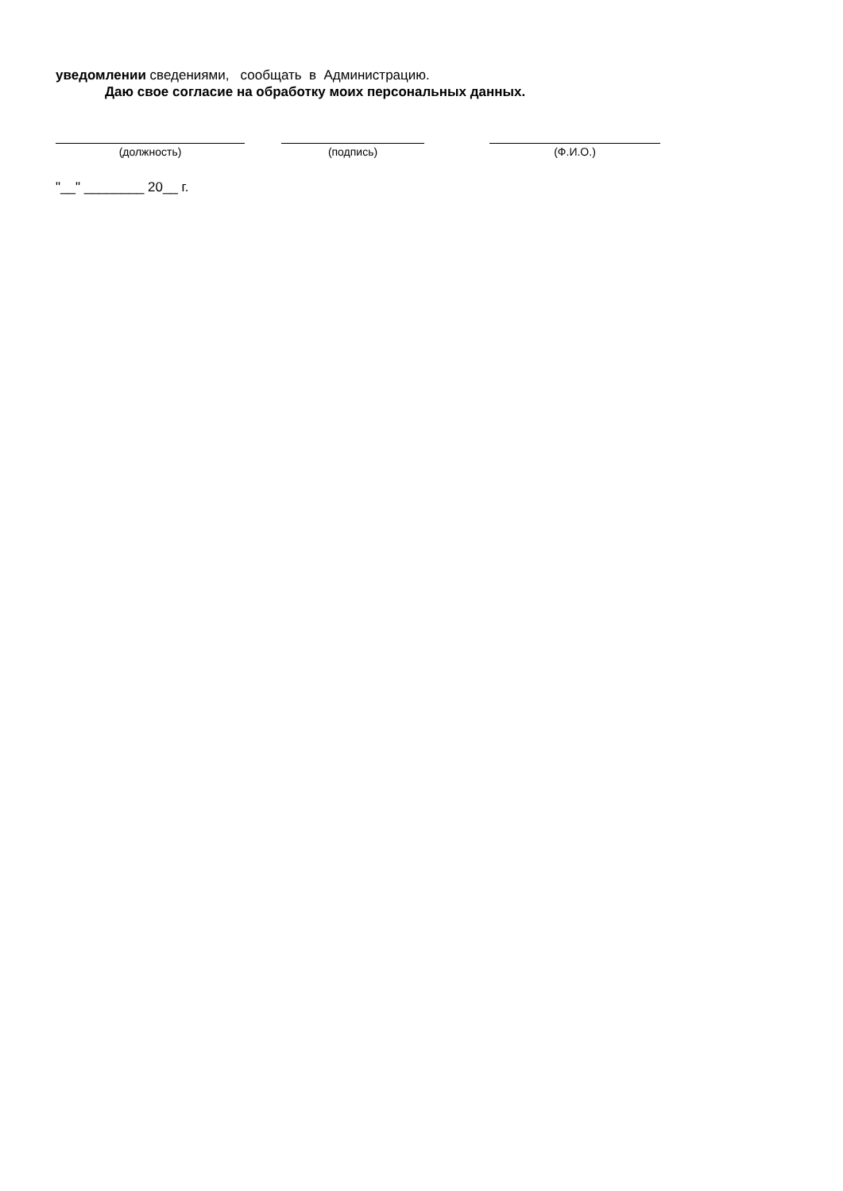уведомлении сведениями, сообщать в Администрацию.
Даю свое согласие на обработку моих персональных данных.
(должность) (подпись) (Ф.И.О.)
"__" ________ 20__ г.